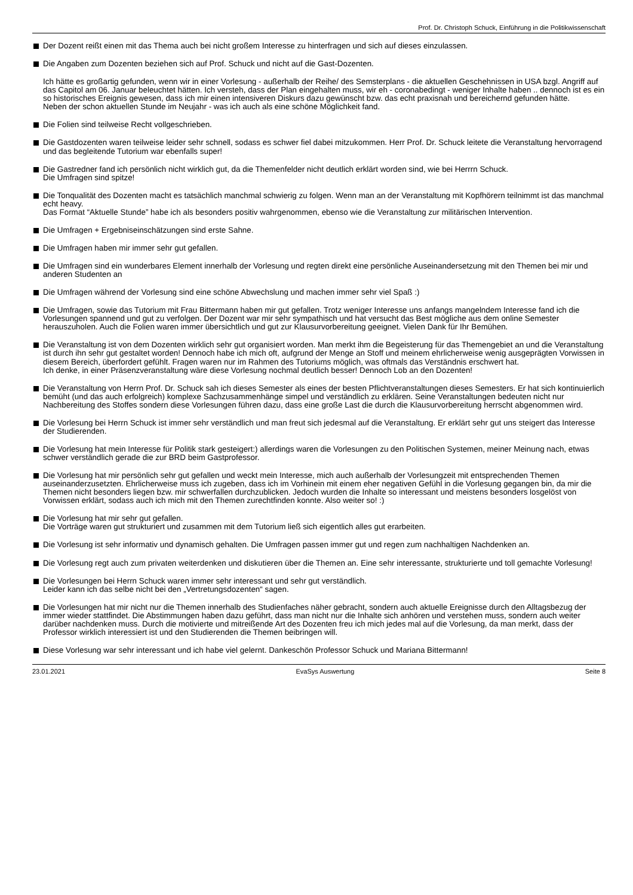Prof. Dr. Christoph Schuck, Einführung in die Politikwissenschaft
Der Dozent reißt einen mit das Thema auch bei nicht großem Interesse zu hinterfragen und sich auf dieses einzulassen.
Die Angaben zum Dozenten beziehen sich auf Prof. Schuck und nicht auf die Gast-Dozenten.
Ich hätte es großartig gefunden, wenn wir in einer Vorlesung - außerhalb der Reihe/ des Semsterplans - die aktuellen Geschehnissen in USA bzgl. Angriff auf das Capitol am 06. Januar beleuchtet hätten. Ich versteh, dass der Plan eingehalten muss, wir eh - coronabedingt - weniger Inhalte haben .. dennoch ist es ein so historisches Ereignis gewesen, dass ich mir einen intensiveren Diskurs dazu gewünscht bzw. das echt praxisnah und bereichernd gefunden hätte.
Neben der schon aktuellen Stunde im Neujahr - was ich auch als eine schöne Möglichkeit fand.
Die Folien sind teilweise Recht vollgeschrieben.
Die Gastdozenten waren teilweise leider sehr schnell, sodass es schwer fiel dabei mitzukommen. Herr Prof. Dr. Schuck leitete die Veranstaltung hervorragend und das begleitende Tutorium war ebenfalls super!
Die Gastredner fand ich persönlich nicht wirklich gut, da die Themenfelder nicht deutlich erklärt worden sind, wie bei Herrrn Schuck.
Die Umfragen sind spitze!
Die Tonqualität des Dozenten macht es tatsächlich manchmal schwierig zu folgen. Wenn man an der Veranstaltung mit Kopfhörern teilnimmt ist das manchmal echt heavy.
Das Format “Aktuelle Stunde” habe ich als besonders positiv wahrgenommen, ebenso wie die Veranstaltung zur militärischen Intervention.
Die Umfragen + Ergebniseinschätzungen sind erste Sahne.
Die Umfragen haben mir immer sehr gut gefallen.
Die Umfragen sind ein wunderbares Element innerhalb der Vorlesung und regten direkt eine persönliche Auseinandersetzung mit den Themen bei mir und anderen Studenten an
Die Umfragen während der Vorlesung sind eine schöne Abwechslung und machen immer sehr viel Spaß :)
Die Umfragen, sowie das Tutorium mit Frau Bittermann haben mir gut gefallen. Trotz weniger Interesse uns anfangs mangelndem Interesse fand ich die Vorlesungen spannend und gut zu verfolgen. Der Dozent war mir sehr sympathisch und hat versucht das Best mögliche aus dem online Semester herauszuholen. Auch die Folien waren immer übersichtlich und gut zur Klausurvorbereitung geeignet. Vielen Dank für Ihr Bemühen.
Die Veranstaltung ist von dem Dozenten wirklich sehr gut organisiert worden. Man merkt ihm die Begeisterung für das Themengebiet an und die Veranstaltung ist durch ihn sehr gut gestaltet worden! Dennoch habe ich mich oft, aufgrund der Menge an Stoff und meinem ehrlicherweise wenig ausgeprägten Vorwissen in diesem Bereich, überfordert gefühlt. Fragen waren nur im Rahmen des Tutoriums möglich, was oftmals das Verständnis erschwert hat.
Ich denke, in einer Präsenzveranstaltung wäre diese Vorlesung nochmal deutlich besser! Dennoch Lob an den Dozenten!
Die Veranstaltung von Herrn Prof. Dr. Schuck sah ich dieses Semester als eines der besten Pflichtveranstaltungen dieses Semesters. Er hat sich kontinuierlich bemüht (und das auch erfolgreich) komplexe Sachzusammenhänge simpel und verständlich zu erklären. Seine Veranstaltungen bedeuten nicht nur Nachbereitung des Stoffes sondern diese Vorlesungen führen dazu, dass eine große Last die durch die Klausurvorbereitung herrscht abgenommen wird.
Die Vorlesung bei Herrn Schuck ist immer sehr verständlich und man freut sich jedesmal auf die Veranstaltung. Er erklärt sehr gut uns steigert das Interesse der Studierenden.
Die Vorlesung hat mein Interesse für Politik stark gesteigert:) allerdings waren die Vorlesungen zu den Politischen Systemen, meiner Meinung nach, etwas schwer verständlich gerade die zur BRD beim Gastprofessor.
Die Vorlesung hat mir persönlich sehr gut gefallen und weckt mein Interesse, mich auch außerhalb der Vorlesungzeit mit entsprechenden Themen auseinanderzusetzten. Ehrlicherweise muss ich zugeben, dass ich im Vorhinein mit einem eher negativen Gefühl in die Vorlesung gegangen bin, da mir die Themen nicht besonders liegen bzw. mir schwerfallen durchzublicken. Jedoch wurden die Inhalte so interessant und meistens besonders losgelöst von Vorwissen erklärt, sodass auch ich mich mit den Themen zurechtfinden konnte. Also weiter so! :)
Die Vorlesung hat mir sehr gut gefallen.
Die Vorträge waren gut strukturiert und zusammen mit dem Tutorium ließ sich eigentlich alles gut erarbeiten.
Die Vorlesung ist sehr informativ und dynamisch gehalten. Die Umfragen passen immer gut und regen zum nachhaltigen Nachdenken an.
Die Vorlesung regt auch zum privaten weiterdenken und diskutieren über die Themen an. Eine sehr interessante, strukturierte und toll gemachte Vorlesung!
Die Vorlesungen bei Herrn Schuck waren immer sehr interessant und sehr gut verständlich.
Leider kann ich das selbe nicht bei den „Vertretungsdozenten“ sagen.
Die Vorlesungen hat mir nicht nur die Themen innerhalb des Studienfaches näher gebracht, sondern auch aktuelle Ereignisse durch den Alltagsbezug der immer wieder stattfindet. Die Abstimmungen haben dazu geführt, dass man nicht nur die Inhalte sich anhören und verstehen muss, sondern auch weiter darüber nachdenken muss. Durch die motivierte und mitreißende Art des Dozenten freu ich mich jedes mal auf die Vorlesung, da man merkt, dass der Professor wirklich interessiert ist und den Studierenden die Themen beibringen will.
Diese Vorlesung war sehr interessant und ich habe viel gelernt. Dankeschön Professor Schuck und Mariana Bittermann!
23.01.2021 EvaSys Auswertung Seite 8